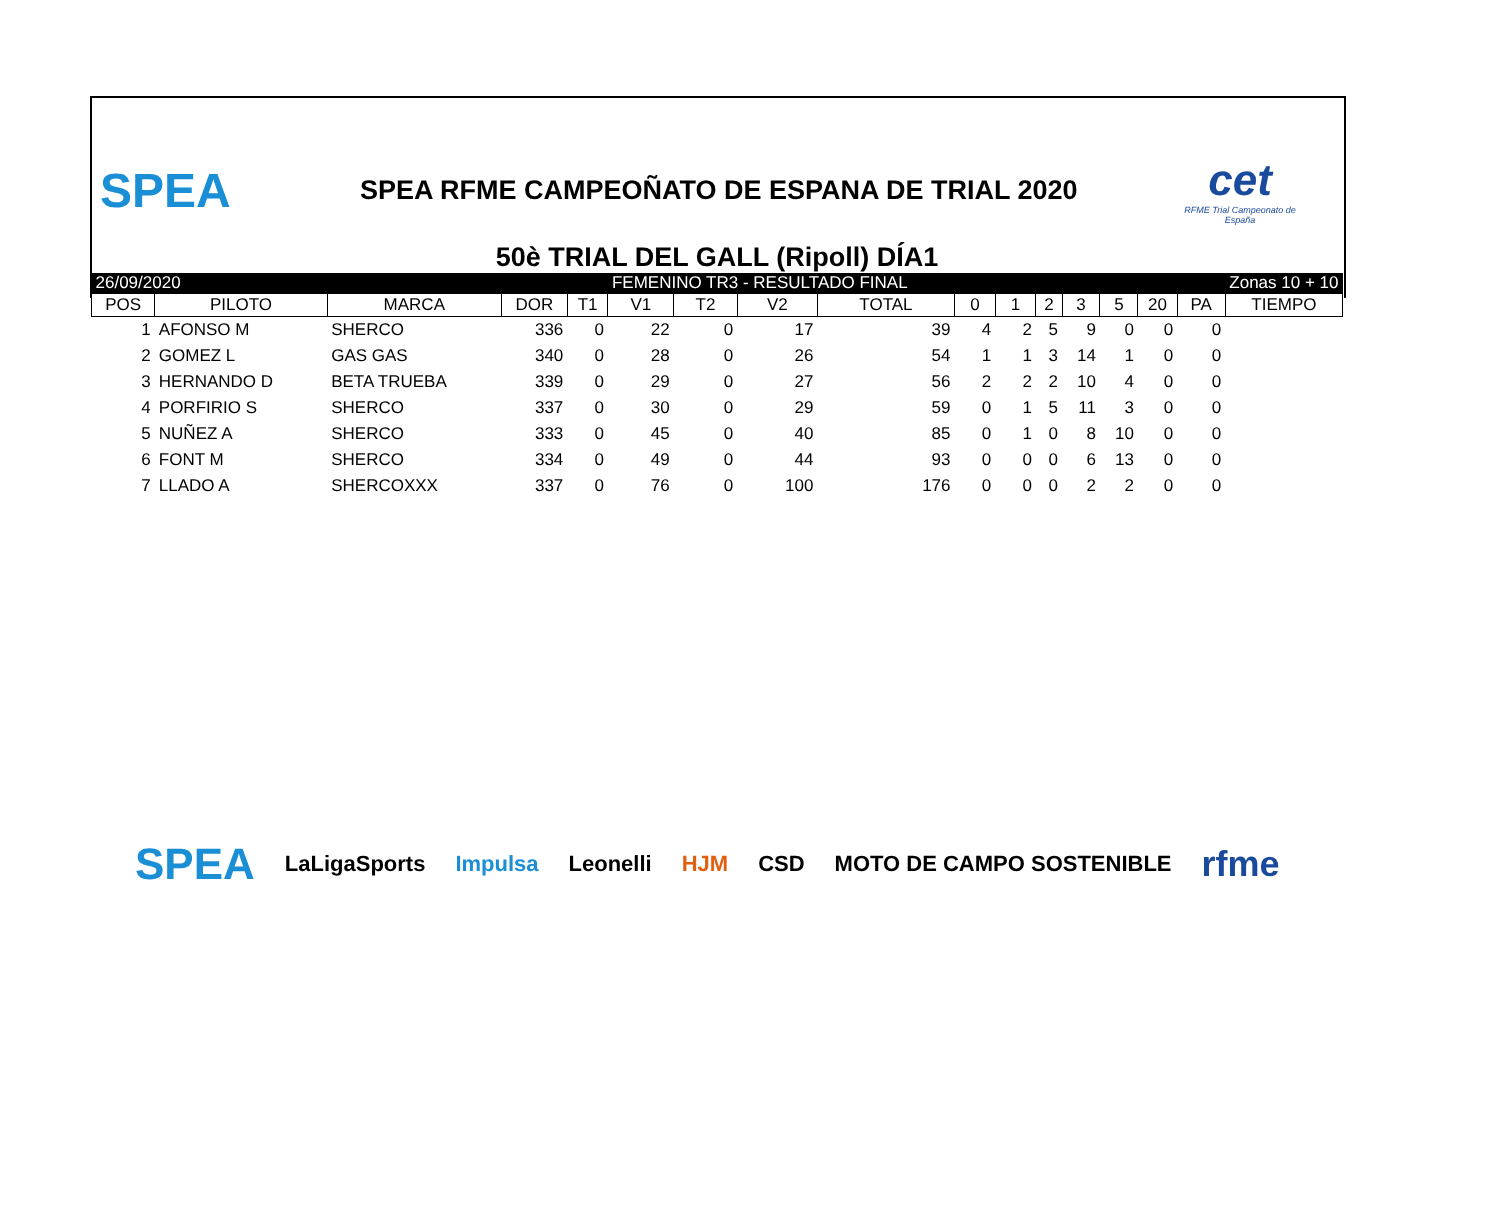SPEA
SPEA RFME CAMPEOÑATO DE ESPANA DE TRIAL 2020
cet
RFME Trial Campeonato de España
50è TRIAL DEL GALL (Ripoll) DÍA1
| 26/09/2020 | | | | | FEMENINO TR3 - RESULTADO FINAL | | | | | | | | | | Zonas 10 + 10 | |
| POS | PILOTO | MARCA | DOR | T1 | V1 | T2 | V2 | TOTAL | 0 | 1 | 2 | 3 | 5 | 20 | PA | TIEMPO |
| 1 | AFONSO M | SHERCO | 336 | 0 | 22 | 0 | 17 | 39 | 4 | 2 | 5 | 9 | 0 | 0 | 0 | |
| 2 | GOMEZ L | GAS GAS | 340 | 0 | 28 | 0 | 26 | 54 | 1 | 1 | 3 | 14 | 1 | 0 | 0 | |
| 3 | HERNANDO D | BETA TRUEBA | 339 | 0 | 29 | 0 | 27 | 56 | 2 | 2 | 2 | 10 | 4 | 0 | 0 | |
| 4 | PORFIRIO S | SHERCO | 337 | 0 | 30 | 0 | 29 | 59 | 0 | 1 | 5 | 11 | 3 | 0 | 0 | |
| 5 | NUÑEZ A | SHERCO | 333 | 0 | 45 | 0 | 40 | 85 | 0 | 1 | 0 | 8 | 10 | 0 | 0 | |
| 6 | FONT M | SHERCO | 334 | 0 | 49 | 0 | 44 | 93 | 0 | 0 | 0 | 6 | 13 | 0 | 0 | |
| 7 | LLADO A | SHERCOXXX | 337 | 0 | 76 | 0 | 100 | 176 | 0 | 0 | 0 | 2 | 2 | 0 | 0 | |
SPEA LaLigaSports Impulsa Leonelli HJM CSD MOTO DE CAMPO SOSTENIBLE rfme